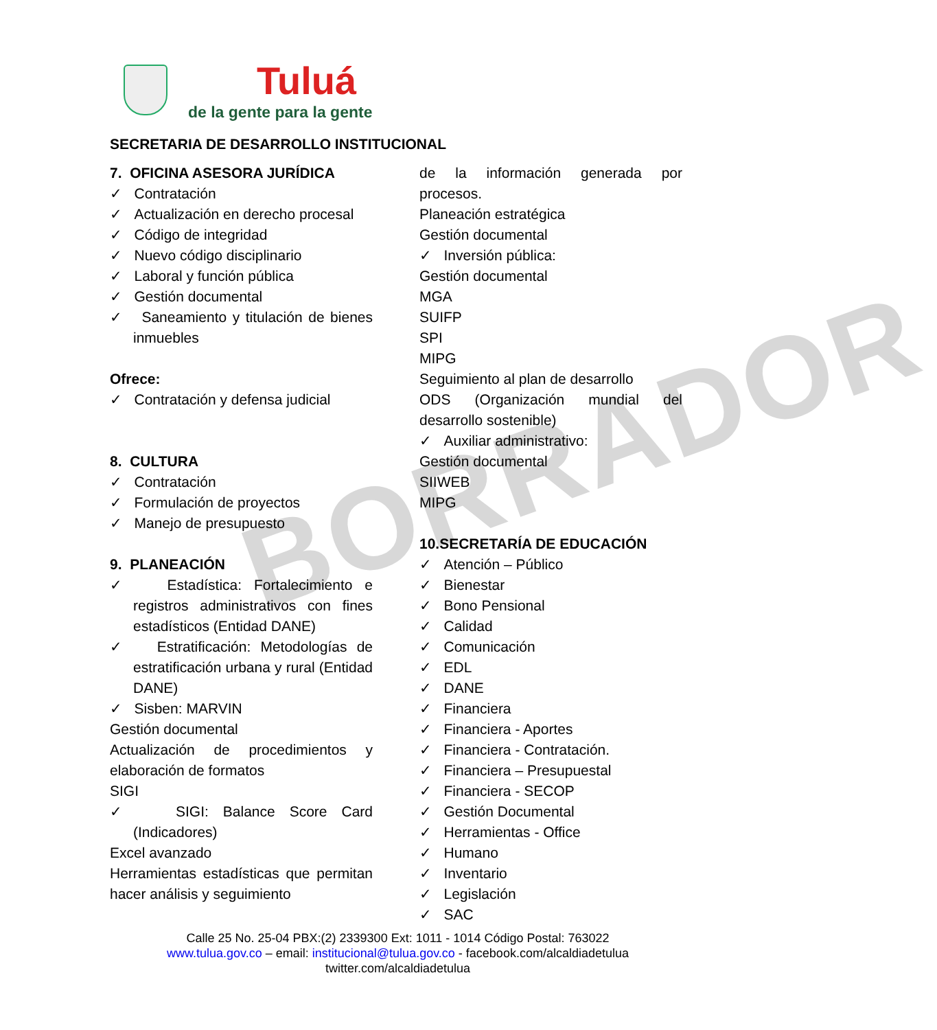BORRADOR
Tuluá
de la gente para la gente
SECRETARIA DE DESARROLLO INSTITUCIONAL
7. OFICINA ASESORA JURÍDICA
✓ Contratación
✓ Actualización en derecho procesal
✓ Código de integridad
✓ Nuevo código disciplinario
✓ Laboral y función pública
✓ Gestión documental
✓ Saneamiento y titulación de bienes inmuebles
Ofrece:
✓ Contratación y defensa judicial
8. CULTURA
✓ Contratación
✓ Formulación de proyectos
✓ Manejo de presupuesto
9. PLANEACIÓN
✓ Estadística: Fortalecimiento e registros administrativos con fines estadísticos (Entidad DANE)
✓ Estratificación: Metodologías de estratificación urbana y rural (Entidad DANE)
✓ Sisben: MARVIN
Gestión documental
Actualización de procedimientos y elaboración de formatos
SIGI
✓ SIGI: Balance Score Card (Indicadores)
Excel avanzado
Herramientas estadísticas que permitan hacer análisis y seguimiento
de la información generada por procesos.
Planeación estratégica
Gestión documental
✓ Inversión pública:
Gestión documental
MGA
SUIFP
SPI
MIPG
Seguimiento al plan de desarrollo
ODS (Organización mundial del desarrollo sostenible)
✓ Auxiliar administrativo:
Gestión documental
SIIWEB
MIPG
10.SECRETARÍA DE EDUCACIÓN
✓ Atención – Público
✓ Bienestar
✓ Bono Pensional
✓ Calidad
✓ Comunicación
✓ EDL
✓ DANE
✓ Financiera
✓ Financiera - Aportes
✓ Financiera - Contratación.
✓ Financiera – Presupuestal
✓ Financiera - SECOP
✓ Gestión Documental
✓ Herramientas - Office
✓ Humano
✓ Inventario
✓ Legislación
✓ SAC
Calle 25 No. 25-04 PBX:(2) 2339300 Ext: 1011 - 1014 Código Postal: 763022
www.tulua.gov.co – email: institucional@tulua.gov.co - facebook.com/alcaldiadetulua
twitter.com/alcaldiadetulua